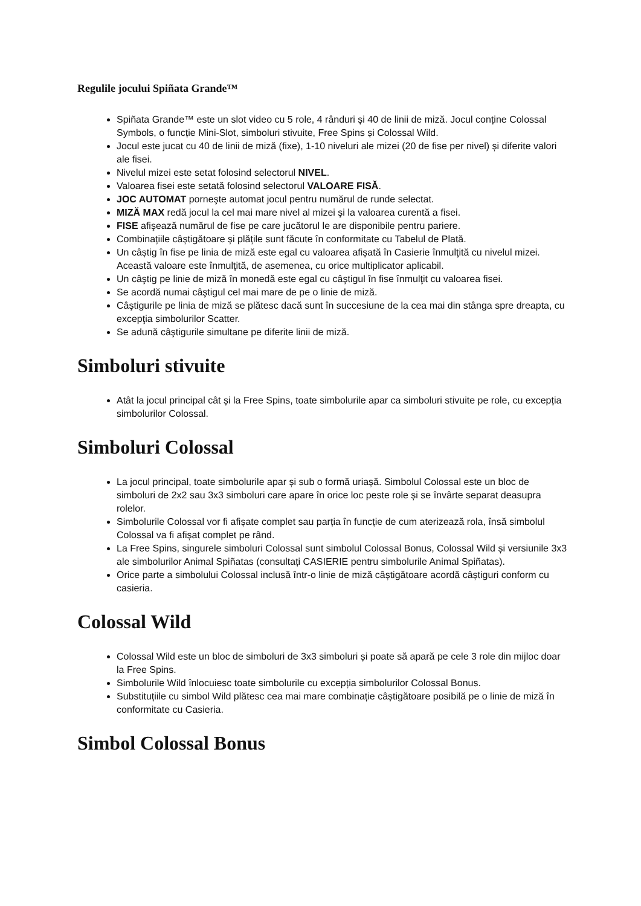Regulile jocului Spiñata Grande™
Spiñata Grande™ este un slot video cu 5 role, 4 rânduri și 40 de linii de miză. Jocul conține Colossal Symbols, o funcție Mini-Slot, simboluri stivuite, Free Spins și Colossal Wild.
Jocul este jucat cu 40 de linii de miză (fixe), 1-10 niveluri ale mizei (20 de fise per nivel) și diferite valori ale fisei.
Nivelul mizei este setat folosind selectorul NIVEL.
Valoarea fisei este setată folosind selectorul VALOARE FISĂ.
JOC AUTOMAT porneşte automat jocul pentru numărul de runde selectat.
MIZĂ MAX redă jocul la cel mai mare nivel al mizei şi la valoarea curentă a fisei.
FISE afişează numărul de fise pe care jucătorul le are disponibile pentru pariere.
Combinațiile câștigătoare și plățile sunt făcute în conformitate cu Tabelul de Plată.
Un câștig în fise pe linia de miză este egal cu valoarea afișată în Casierie înmulţită cu nivelul mizei. Această valoare este înmulţită, de asemenea, cu orice multiplicator aplicabil.
Un câştig pe linie de miză în monedă este egal cu câştigul în fise înmulţit cu valoarea fisei.
Se acordă numai câştigul cel mai mare de pe o linie de miză.
Câştigurile pe linia de miză se plătesc dacă sunt în succesiune de la cea mai din stânga spre dreapta, cu excepţia simbolurilor Scatter.
Se adună câştigurile simultane pe diferite linii de miză.
Simboluri stivuite
Atât la jocul principal cât și la Free Spins, toate simbolurile apar ca simboluri stivuite pe role, cu excepția simbolurilor Colossal.
Simboluri Colossal
La jocul principal, toate simbolurile apar și sub o formă uriașă. Simbolul Colossal este un bloc de simboluri de 2x2 sau 3x3 simboluri care apare în orice loc peste role și se învârte separat deasupra rolelor.
Simbolurile Colossal vor fi afișate complet sau parția în funcție de cum aterizează rola, însă simbolul Colossal va fi afișat complet pe rând.
La Free Spins, singurele simboluri Colossal sunt simbolul Colossal Bonus, Colossal Wild și versiunile 3x3 ale simbolurilor Animal Spiñatas (consultați CASIERIE pentru simbolurile Animal Spiñatas).
Orice parte a simbolului Colossal inclusă într-o linie de miză câștigătoare acordă câștiguri conform cu casieria.
Colossal Wild
Colossal Wild este un bloc de simboluri de 3x3 simboluri și poate să apară pe cele 3 role din mijloc doar la Free Spins.
Simbolurile Wild înlocuiesc toate simbolurile cu excepția simbolurilor Colossal Bonus.
Substituțiile cu simbol Wild plătesc cea mai mare combinație câștigătoare posibilă pe o linie de miză în conformitate cu Casieria.
Simbol Colossal Bonus